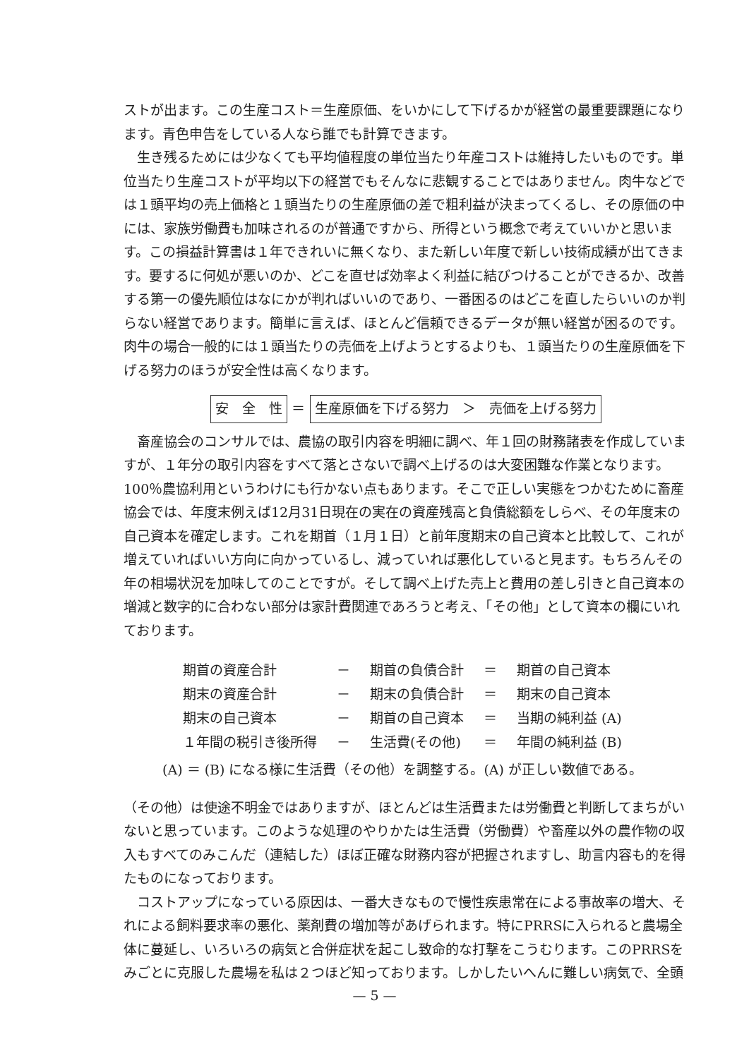ストが出ます。この生産コスト＝生産原価、をいかにして下げるかが経営の最重要課題になります。青色申告をしている人なら誰でも計算できます。
生き残るためには少なくても平均値程度の単位当たり年産コストは維持したいものです。単位当たり生産コストが平均以下の経営でもそんなに悲観することではありません。肉牛などでは１頭平均の売上価格と１頭当たりの生産原価の差で粗利益が決まってくるし、その原価の中には、家族労働費も加味されるのが普通ですから、所得という概念で考えていいかと思います。この損益計算書は１年できれいに無くなり、また新しい年度で新しい技術成績が出てきます。要するに何処が悪いのか、どこを直せば効率よく利益に結びつけることができるか、改善する第一の優先順位はなにかが判ればいいのであり、一番困るのはどこを直したらいいのか判らない経営であります。簡単に言えば、ほとんど信頼できるデータが無い経営が困るのです。肉牛の場合一般的には１頭当たりの売価を上げようとするよりも、１頭当たりの生産原価を下げる努力のほうが安全性は高くなります。
安　全　性 ＝ 生産原価を下げる努力　＞　売価を上げる努力
畜産協会のコンサルでは、農協の取引内容を明細に調べ、年１回の財務諸表を作成していますが、１年分の取引内容をすべて落とさないで調べ上げるのは大変困難な作業となります。100％農協利用というわけにも行かない点もあります。そこで正しい実態をつかむために畜産協会では、年度末例えば12月31日現在の実在の資産残高と負債総額をしらべ、その年度末の自己資本を確定します。これを期首（１月１日）と前年度期末の自己資本と比較して、これが増えていればいい方向に向かっているし、減っていれば悪化していると見ます。もちろんその年の相場状況を加味してのことですが。そして調べ上げた売上と費用の差し引きと自己資本の増減と数字的に合わない部分は家計費関連であろうと考え、「その他」として資本の欄にいれております。
| 期首の資産合計 | － | 期首の負債合計 | ＝ | 期首の自己資本 |
| 期末の資産合計 | － | 期末の負債合計 | ＝ | 期末の自己資本 |
| 期末の自己資本 | － | 期首の自己資本 | ＝ | 当期の純利益 (A) |
| １年間の税引き後所得 | － | 生活費(その他) | ＝ | 年間の純利益 (B) |
(A) ＝ (B) になる様に生活費（その他）を調整する。(A) が正しい数値である。
（その他）は使途不明金ではありますが、ほとんどは生活費または労働費と判断してまちがいないと思っています。このような処理のやりかたは生活費（労働費）や畜産以外の農作物の収入もすべてのみこんだ（連結した）ほぼ正確な財務内容が把握されますし、助言内容も的を得たものになっております。
コストアップになっている原因は、一番大きなもので慢性疾患常在による事故率の増大、それによる飼料要求率の悪化、薬剤費の増加等があげられます。特にPRRSに入られると農場全体に蔓延し、いろいろの病気と合併症状を起こし致命的な打撃をこうむります。このPRRSをみごとに克服した農場を私は２つほど知っております。しかしたいへんに難しい病気で、全頭
— 5 —